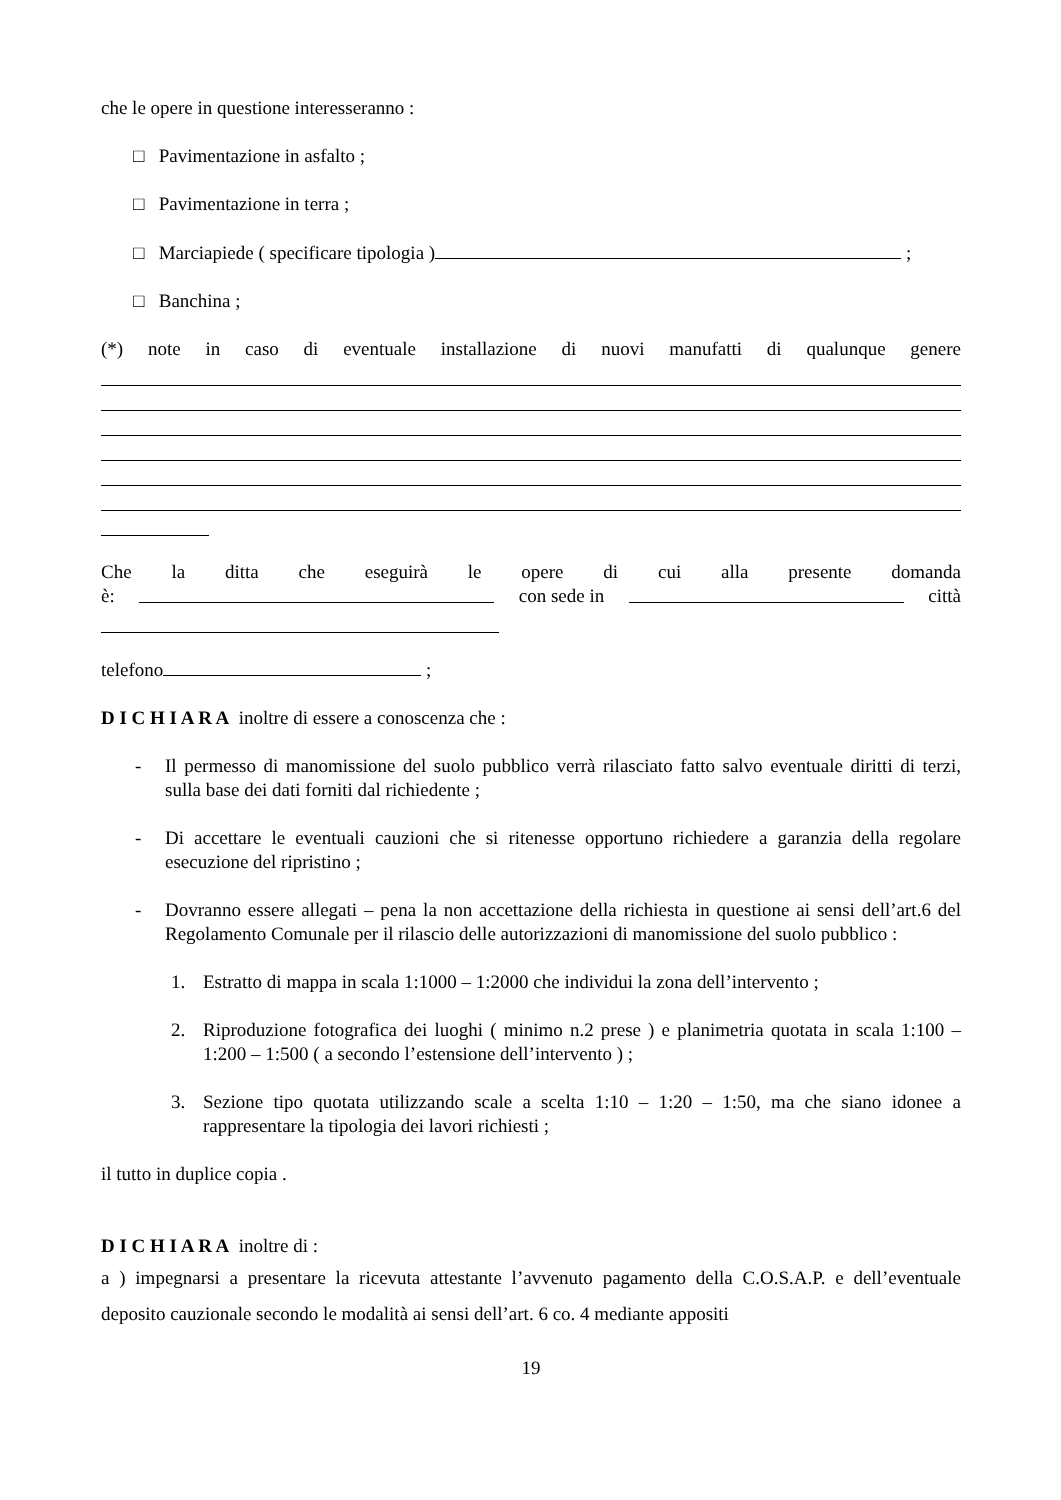che le opere in questione interesseranno :
□ Pavimentazione in asfalto ;
□ Pavimentazione in terra ;
□ Marciapiede ( specificare tipologia ) ;
□ Banchina ;
(*) note in caso di eventuale installazione di nuovi manufatti di qualunque genere
Che la ditta che eseguirà le opere di cui alla presente domanda
è: con sede in città
telefono ;
D I C H I A R A inoltre di essere a conoscenza che :
- Il permesso di manomissione del suolo pubblico verrà rilasciato fatto salvo eventuale diritti di terzi, sulla base dei dati forniti dal richiedente ;
- Di accettare le eventuali cauzioni che si ritenesse opportuno richiedere a garanzia della regolare esecuzione del ripristino ;
- Dovranno essere allegati – pena la non accettazione della richiesta in questione ai sensi dell’art.6 del Regolamento Comunale per il rilascio delle autorizzazioni di manomissione del suolo pubblico :
1. Estratto di mappa in scala 1:1000 – 1:2000 che individui la zona dell’intervento ;
2. Riproduzione fotografica dei luoghi ( minimo n.2 prese ) e planimetria quotata in scala 1:100 – 1:200 – 1:500 ( a secondo l’estensione dell’intervento ) ;
3. Sezione tipo quotata utilizzando scale a scelta 1:10 – 1:20 – 1:50, ma che siano idonee a rappresentare la tipologia dei lavori richiesti ;
il tutto in duplice copia .
D I C H I A R A inoltre di :
a ) impegnarsi a presentare la ricevuta attestante l’avvenuto pagamento della C.O.S.A.P. e dell’eventuale deposito cauzionale secondo le modalità ai sensi dell’art. 6 co. 4 mediante appositi
19